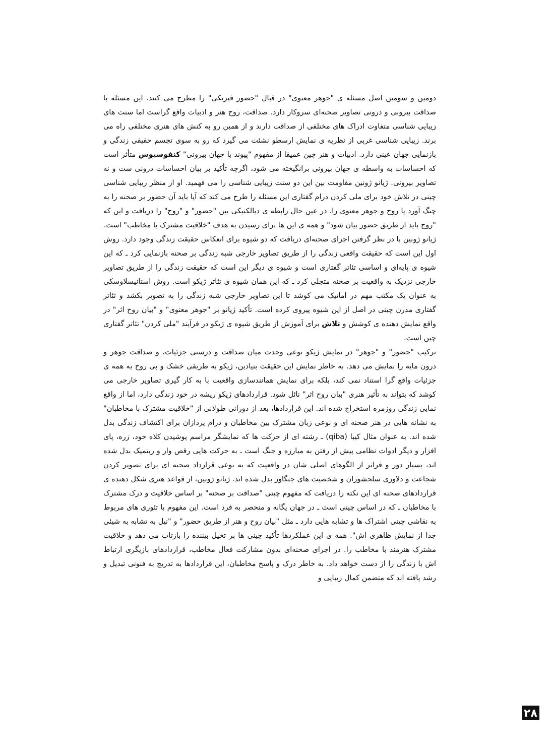دومین و سومین اصل مسئله ی "جوهر معنوی" در قبال "حضور فیزیکی" را مطرح می کنند. این مسئله با صداقت بیرونی و درونی تصاویر صحنه‌ای سروکار دارد. صداقت، روح هنر و ادبیات واقع گراست اما سنت های زیبایی شناسی متفاوت ادراک های مختلفی از صداقت دارند و از همین رو به کنش های هنری مختلفی راه می برند. زیبایی شناسی غربی از نظریه ی نمایش ارسطو نشئت می گیرد که رو به سوی تجسم حقیقی زندگی و بازنمایی جهان عینی دارد. ادبیات و هنر چین عمیقا از مفهوم "پیوند با جهان بیرونی" کنفوسیوس متأثر است که احساسات به واسطه ی جهان بیرونی برانگیخته می شود، اگرچه تأکید بر بیان احساسات درونی ست و نه تصاویر بیرونی. ژیانو ژونین مقاومت بین این دو سنت زیبایی شناسی را می فهمید. او از منظر زیبایی شناسی چینی در تلاش خود برای ملی کردن درام گفتاری این مسئله را طرح می کند که آیا باید آن حضور بر صحنه را به چنگ آورد یا روح و جوهر معنوی را. در عین حال رابطه ی دیالکتیکی بین "حضور" و "روح" را دریافت و این که "روح باید از طریق حضور بیان شود" و همه ی این ها برای رسیدن به هدف "خلاقیت مشترک با مخاطب" است.
ژیانو ژونین با در نظر گرفتن اجرای صحنه‌ای دریافت که دو شیوه برای انعکاس حقیقت زندگی وجود دارد. روش اول این است که حقیقت واقعی زندگی را از طریق تصاویر خارجی شبه زندگی بر صحنه بازنمایی کرد ـ که این شیوه ی پایه‌ای و اساسی تئاتر گفتاری است و شیوه ی دیگر این است که حقیقت زندگی را از طریق تصاویر خارجی نزدیک به واقعیت بر صحنه متجلی کرد ـ که این همان شیوه ی تئاتر ژیکو است. روش استانیسلاوسکی به عنوان یک مکتب مهم در اماتیک می کوشد تا این تصاویر خارجی شبه زندگی را به تصویر بکشد و تئاتر گفتاری مدرن چینی در اصل از این شیوه پیروی کرده است. تأکید ژیانو بر "جوهر معنوی" و "بیان روح اثر" در واقع نمایش دهنده ی کوشش و تلاش برای آموزش از طریق شیوه ی ژیکو در فرآیند "ملی کردن" تئاتر گفتاری چین است.
ترکیب "حضور" و "جوهر" در نمایش ژیکو نوعی وحدت میان صداقت و درستی جزئیات، و صداقت جوهر و درون مایه را نمایش می دهد. به خاطر نمایش این حقیقت بنیادین، ژیکو به طریقی خشک و بی روح به همه ی جزئیات واقع گرا استناد نمی کند، بلکه برای نمایش همانندسازی واقعیت با به کار گیری تصاویر خارجی می کوشد که بتواند به تأثیر هنری "بیان روح اثر" نائل شود. قراردادهای ژیکو ریشه در خود زندگی دارد، اما از واقع نمایی زندگی روزمره استخراج شده اند. این قراردادها، بعد از دورانی طولانی از "خلاقیت مشترک با مخاطبان" به نشانه هایی در هنر صحنه ای و نوعی زبان مشترک بین مخاطبان و درام پردازان برای اکتشاف زندگی بدل شده اند. به عنوان مثال کیبا (qiba) ـ رشته ای از حرکت ها که نمایشگر مراسم پوشیدن کلاه خود، زره، پای افزار و دیگر ادوات نظامی پیش از رفتن به مبارزه و جنگ است ـ به حرکت هایی رقص وار و ریتمیک بدل شده اند، بسیار دور و فراتر از الگوهای اصلی شان در واقعیت که به نوعی قرارداد صحنه ای برای تصویر کردن شجاعت و دلاوری سلحشوران و شخصیت های جنگاور بدل شده اند. ژیانو ژونین، از قواعد هنری شکل دهنده ی قراردادهای صحنه ای این نکته را دریافت که مفهوم چینی "صداقت بر صحنه" بر اساس خلاقیت و درک مشترک با مخاطبان ـ که در اساس چینی است ـ در جهان یگانه و منحصر به فرد است. این مفهوم با تئوری های مربوط به نقاشی چینی اشتراک ها و تشابه هایی دارد ـ مثل "بیان روح و هنر از طریق حضور" و "نیل به تشابه به شیئی جدا از نمایش ظاهری اش". همه ی این عملکردها تأکید چینی ها بر تخیل بیننده را بازتاب می دهد و خلاقیت مشترک هنرمند با مخاطب را. در اجرای صحنه‌ای بدون مشارکت فعال مخاطب، قراردادهای بازیگری ارتباط اش با زندگی را از دست خواهد داد. به خاطر درک و پاسخ مخاطبان، این قراردادها به تدریج به فنونی تبدیل و رشد یافته اند که متضمن کمال زیبایی و
۲۸